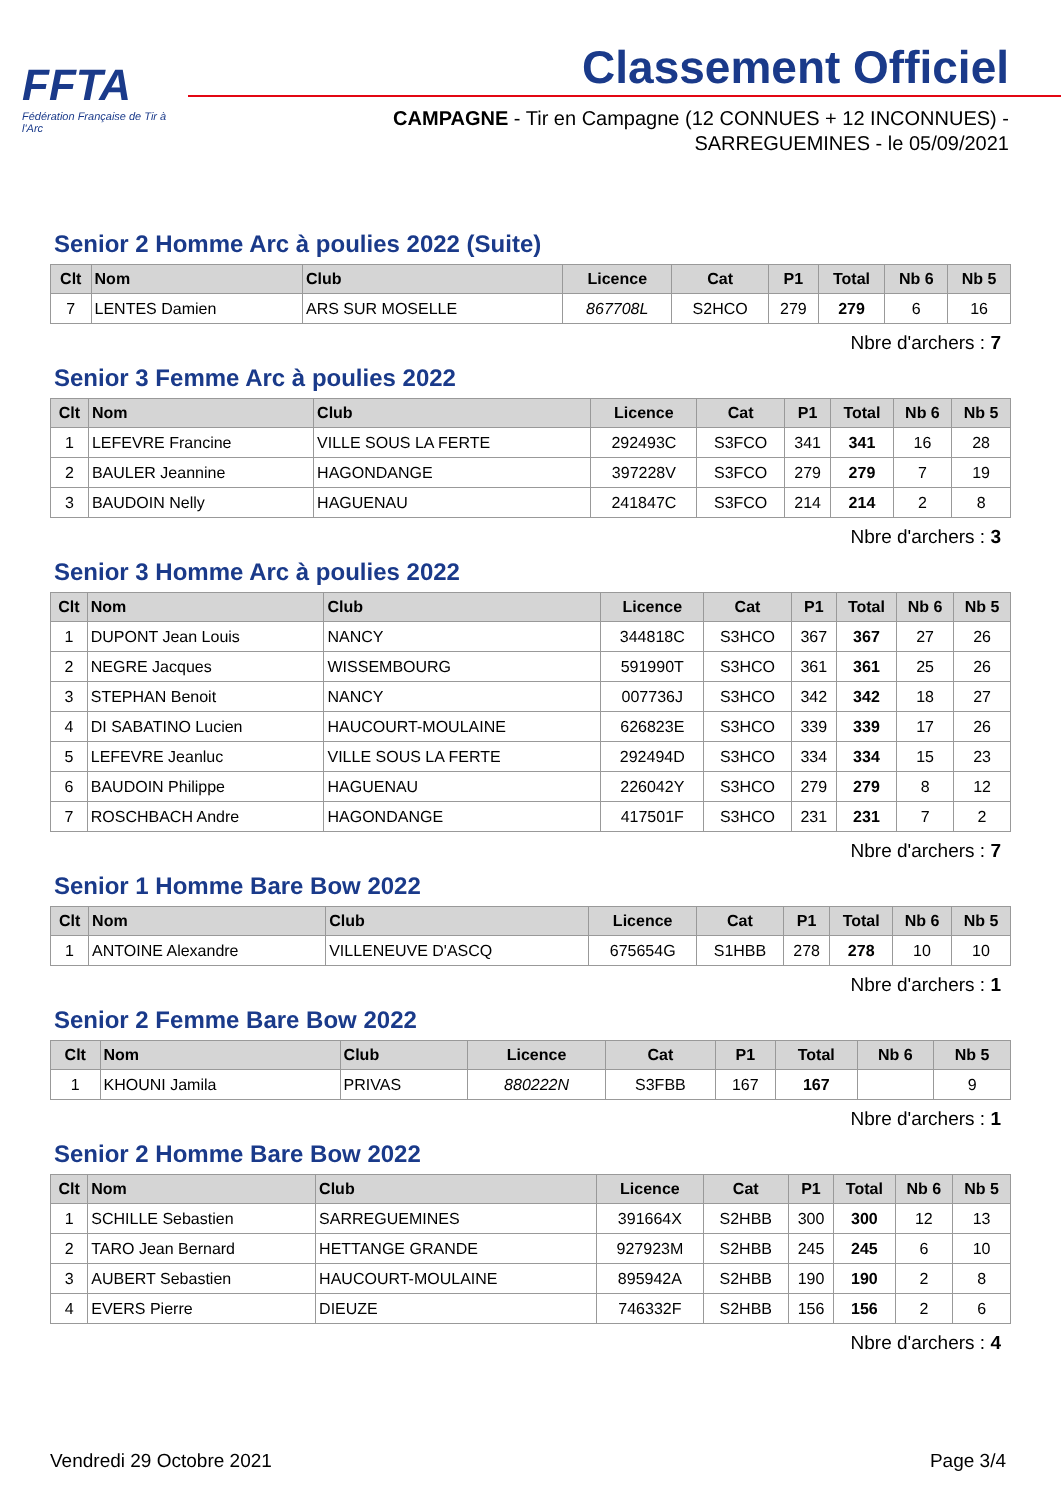FFTA
Fédération Française de Tir à l'Arc
Classement Officiel
CAMPAGNE - Tir en Campagne (12 CONNUES + 12 INCONNUES) -
SARREGUEMINES - le 05/09/2021
Senior 2 Homme Arc à poulies 2022 (Suite)
| Clt | Nom | Club | Licence | Cat | P1 | Total | Nb 6 | Nb 5 |
| --- | --- | --- | --- | --- | --- | --- | --- | --- |
| 7 | LENTES Damien | ARS SUR MOSELLE | 867708L | S2HCO | 279 | 279 | 6 | 16 |
Nbre d'archers : 7
Senior 3 Femme Arc à poulies 2022
| Clt | Nom | Club | Licence | Cat | P1 | Total | Nb 6 | Nb 5 |
| --- | --- | --- | --- | --- | --- | --- | --- | --- |
| 1 | LEFEVRE Francine | VILLE SOUS LA FERTE | 292493C | S3FCO | 341 | 341 | 16 | 28 |
| 2 | BAULER Jeannine | HAGONDANGE | 397228V | S3FCO | 279 | 279 | 7 | 19 |
| 3 | BAUDOIN Nelly | HAGUENAU | 241847C | S3FCO | 214 | 214 | 2 | 8 |
Nbre d'archers : 3
Senior 3 Homme Arc à poulies 2022
| Clt | Nom | Club | Licence | Cat | P1 | Total | Nb 6 | Nb 5 |
| --- | --- | --- | --- | --- | --- | --- | --- | --- |
| 1 | DUPONT Jean Louis | NANCY | 344818C | S3HCO | 367 | 367 | 27 | 26 |
| 2 | NEGRE Jacques | WISSEMBOURG | 591990T | S3HCO | 361 | 361 | 25 | 26 |
| 3 | STEPHAN Benoit | NANCY | 007736J | S3HCO | 342 | 342 | 18 | 27 |
| 4 | DI SABATINO Lucien | HAUCOURT-MOULAINE | 626823E | S3HCO | 339 | 339 | 17 | 26 |
| 5 | LEFEVRE Jeanluc | VILLE SOUS LA FERTE | 292494D | S3HCO | 334 | 334 | 15 | 23 |
| 6 | BAUDOIN Philippe | HAGUENAU | 226042Y | S3HCO | 279 | 279 | 8 | 12 |
| 7 | ROSCHBACH Andre | HAGONDANGE | 417501F | S3HCO | 231 | 231 | 7 | 2 |
Nbre d'archers : 7
Senior 1 Homme Bare Bow 2022
| Clt | Nom | Club | Licence | Cat | P1 | Total | Nb 6 | Nb 5 |
| --- | --- | --- | --- | --- | --- | --- | --- | --- |
| 1 | ANTOINE Alexandre | VILLENEUVE D'ASCQ | 675654G | S1HBB | 278 | 278 | 10 | 10 |
Nbre d'archers : 1
Senior 2 Femme Bare Bow 2022
| Clt | Nom | Club | Licence | Cat | P1 | Total | Nb 6 | Nb 5 |
| --- | --- | --- | --- | --- | --- | --- | --- | --- |
| 1 | KHOUNI Jamila | PRIVAS | 880222N | S3FBB | 167 | 167 | | 9 |
Nbre d'archers : 1
Senior 2 Homme Bare Bow 2022
| Clt | Nom | Club | Licence | Cat | P1 | Total | Nb 6 | Nb 5 |
| --- | --- | --- | --- | --- | --- | --- | --- | --- |
| 1 | SCHILLE Sebastien | SARREGUEMINES | 391664X | S2HBB | 300 | 300 | 12 | 13 |
| 2 | TARO Jean Bernard | HETTANGE GRANDE | 927923M | S2HBB | 245 | 245 | 6 | 10 |
| 3 | AUBERT Sebastien | HAUCOURT-MOULAINE | 895942A | S2HBB | 190 | 190 | 2 | 8 |
| 4 | EVERS Pierre | DIEUZE | 746332F | S2HBB | 156 | 156 | 2 | 6 |
Nbre d'archers : 4
Vendredi 29 Octobre 2021 Page 3/4